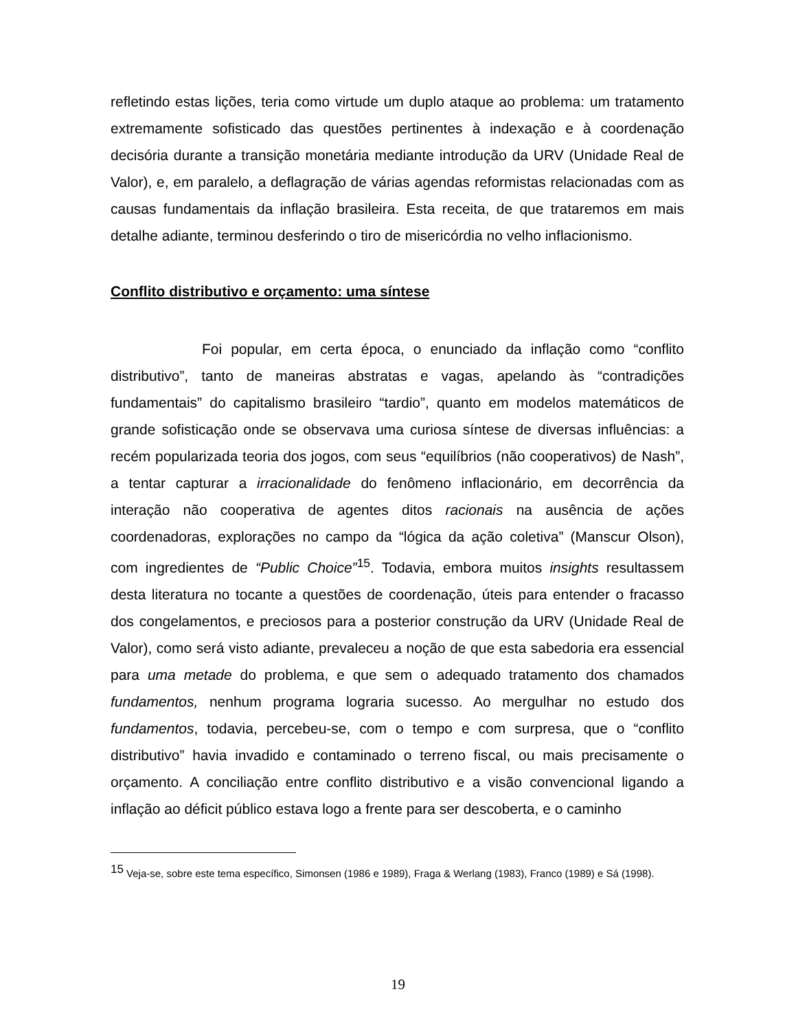refletindo estas lições, teria como virtude um duplo ataque ao problema: um tratamento extremamente sofisticado das questões pertinentes à indexação e à coordenação decisória durante a transição monetária mediante introdução da URV (Unidade Real de Valor), e, em paralelo, a deflagração de várias agendas reformistas relacionadas com as causas fundamentais da inflação brasileira. Esta receita, de que trataremos em mais detalhe adiante, terminou desferindo o tiro de misericórdia no velho inflacionismo.
Conflito distributivo e orçamento: uma síntese
Foi popular, em certa época, o enunciado da inflação como “conflito distributivo”, tanto de maneiras abstratas e vagas, apelando às “contradições fundamentais” do capitalismo brasileiro “tardio”, quanto em modelos matemáticos de grande sofisticação onde se observava uma curiosa síntese de diversas influências: a recém popularizada teoria dos jogos, com seus “equilíbrios (não cooperativos) de Nash”, a tentar capturar a irracionalidade do fenômeno inflacionário, em decorrência da interação não cooperativa de agentes ditos racionais na ausência de ações coordenadoras, explorações no campo da “lógica da ação coletiva” (Manscur Olson), com ingredientes de “Public Choice”<sup>15</sup>. Todavia, embora muitos insights resultassem desta literatura no tocante a questões de coordenação, úteis para entender o fracasso dos congelamentos, e preciosos para a posterior construção da URV (Unidade Real de Valor), como será visto adiante, prevaleceu a noção de que esta sabedoria era essencial para uma metade do problema, e que sem o adequado tratamento dos chamados fundamentos, nenhum programa lograria sucesso. Ao mergulhar no estudo dos fundamentos, todavia, percebeu-se, com o tempo e com surpresa, que o “conflito distributivo” havia invadido e contaminado o terreno fiscal, ou mais precisamente o orçamento. A conciliação entre conflito distributivo e a visão convencional ligando a inflação ao déficit público estava logo a frente para ser descoberta, e o caminho
<sup>15</sup> Veja-se, sobre este tema específico, Simonsen (1986 e 1989), Fraga & Werlang (1983), Franco (1989) e Sá (1998).
19